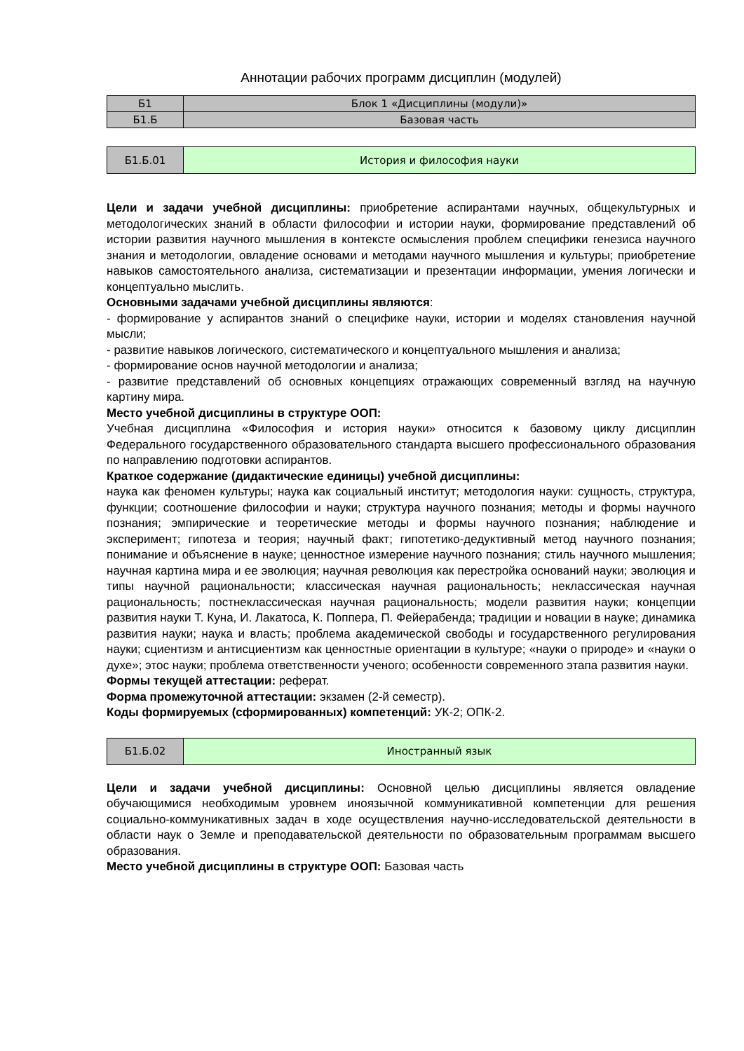Аннотации рабочих программ дисциплин (модулей)
| Б1 | Блок 1 «Дисциплины (модули)» |
| Б1.Б | Базовая часть |
| Б1.Б.01 | История и философия науки |
Цели и задачи учебной дисциплины: приобретение аспирантами научных, общекультурных и методологических знаний в области философии и истории науки, формирование представлений об истории развития научного мышления в контексте осмысления проблем специфики генезиса научного знания и методологии, овладение основами и методами научного мышления и культуры; приобретение навыков самостоятельного анализа, систематизации и презентации информации, умения логически и концептуально мыслить.
Основными задачами учебной дисциплины являются:
- формирование у аспирантов знаний о специфике науки, истории и моделях становления научной мысли;
- развитие навыков логического, систематического и концептуального мышления и анализа;
- формирование основ научной методологии и анализа;
- развитие представлений об основных концепциях отражающих современный взгляд на научную картину мира.
Место учебной дисциплины в структуре ООП:
Учебная дисциплина «Философия и история науки» относится к базовому циклу дисциплин Федерального государственного образовательного стандарта высшего профессионального образования по направлению подготовки аспирантов.
Краткое содержание (дидактические единицы) учебной дисциплины:
наука как феномен культуры; наука как социальный институт; методология науки: сущность, структура, функции; соотношение философии и науки; структура научного познания; методы и формы научного познания; эмпирические и теоретические методы и формы научного познания; наблюдение и эксперимент; гипотеза и теория; научный факт; гипотетико-дедуктивный метод научного познания; понимание и объяснение в науке; ценностное измерение научного познания; стиль научного мышления; научная картина мира и ее эволюция; научная революция как перестройка оснований науки; эволюция и типы научной рациональности; классическая научная рациональность; неклассическая научная рациональность; постнеклассическая научная рациональность; модели развития науки; концепции развития науки Т. Куна, И. Лакатоса, К. Поппера, П. Фейерабенда; традиции и новации в науке; динамика развития науки; наука и власть; проблема академической свободы и государственного регулирования науки; сциентизм и антисциентизм как ценностные ориентации в культуре; «науки о природе» и «науки о духе»; этос науки; проблема ответственности ученого; особенности современного этапа развития науки.
Формы текущей аттестации: реферат.
Форма промежуточной аттестации: экзамен (2-й семестр).
Коды формируемых (сформированных) компетенций: УК-2; ОПК-2.
| Б1.Б.02 | Иностранный язык |
Цели и задачи учебной дисциплины: Основной целью дисциплины является овладение обучающимися необходимым уровнем иноязычной коммуникативной компетенции для решения социально-коммуникативных задач в ходе осуществления научно-исследовательской деятельности в области наук о Земле и преподавательской деятельности по образовательным программам высшего образования.
Место учебной дисциплины в структуре ООП: Базовая часть